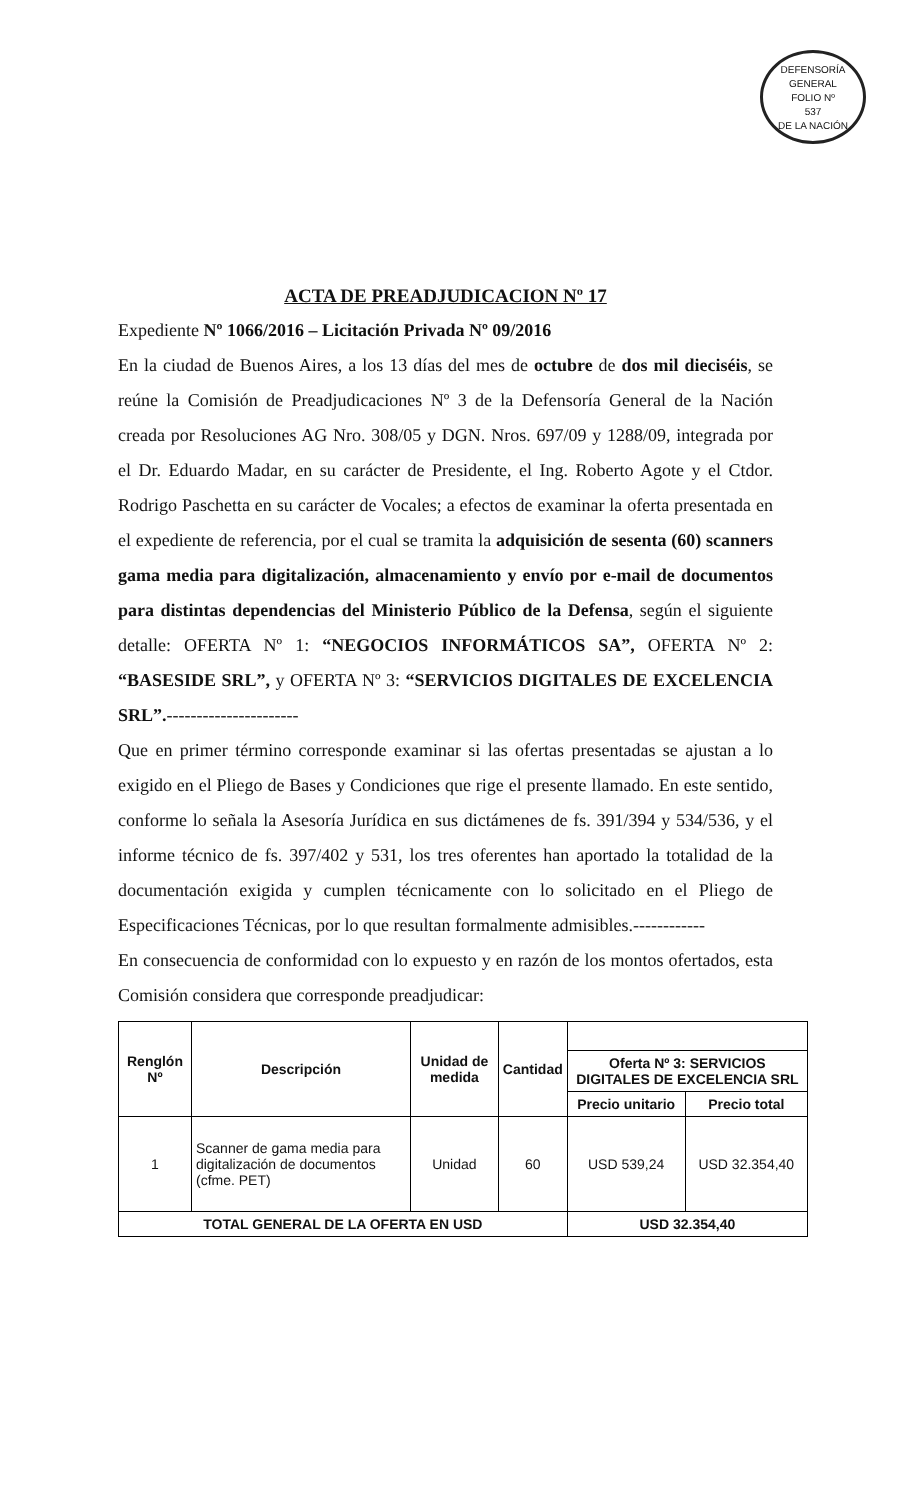DEFENSORÍA GENERAL
FOLIO Nº
537
DE LA NACIÓN
ACTA DE PREADJUDICACION Nº 17
Expediente Nº 1066/2016 – Licitación Privada Nº 09/2016
En la ciudad de Buenos Aires, a los 13 días del mes de octubre de dos mil dieciséis, se reúne la Comisión de Preadjudicaciones Nº 3 de la Defensoría General de la Nación creada por Resoluciones AG Nro. 308/05 y DGN. Nros. 697/09 y 1288/09, integrada por el Dr. Eduardo Madar, en su carácter de Presidente, el Ing. Roberto Agote y el Ctdor. Rodrigo Paschetta en su carácter de Vocales; a efectos de examinar la oferta presentada en el expediente de referencia, por el cual se tramita la adquisición de sesenta (60) scanners gama media para digitalización, almacenamiento y envío por e-mail de documentos para distintas dependencias del Ministerio Público de la Defensa, según el siguiente detalle: OFERTA Nº 1: “NEGOCIOS INFORMÁTICOS SA”, OFERTA Nº 2: “BASESIDE SRL”, y OFERTA Nº 3: “SERVICIOS DIGITALES DE EXCELENCIA SRL”.----------------------
Que en primer término corresponde examinar si las ofertas presentadas se ajustan a lo exigido en el Pliego de Bases y Condiciones que rige el presente llamado. En este sentido, conforme lo señala la Asesoría Jurídica en sus dictámenes de fs. 391/394 y 534/536, y el informe técnico de fs. 397/402 y 531, los tres oferentes han aportado la totalidad de la documentación exigida y cumplen técnicamente con lo solicitado en el Pliego de Especificaciones Técnicas, por lo que resultan formalmente admisibles.------------
En consecuencia de conformidad con lo expuesto y en razón de los montos ofertados, esta Comisión considera que corresponde preadjudicar:
| Renglón Nº | Descripción | Unidad de medida | Cantidad | | |
| --- | --- | --- | --- | --- | --- |
| | | | | Oferta Nº 3: SERVICIOS DIGITALES DE EXCELENCIA SRL | |
| | | | | Precio unitario | Precio total |
| 1 | Scanner de gama media para digitalización de documentos (cfme. PET) | Unidad | 60 | USD 539,24 | USD 32.354,40 |
| TOTAL GENERAL DE LA OFERTA EN USD | | | | USD 32.354,40 | |